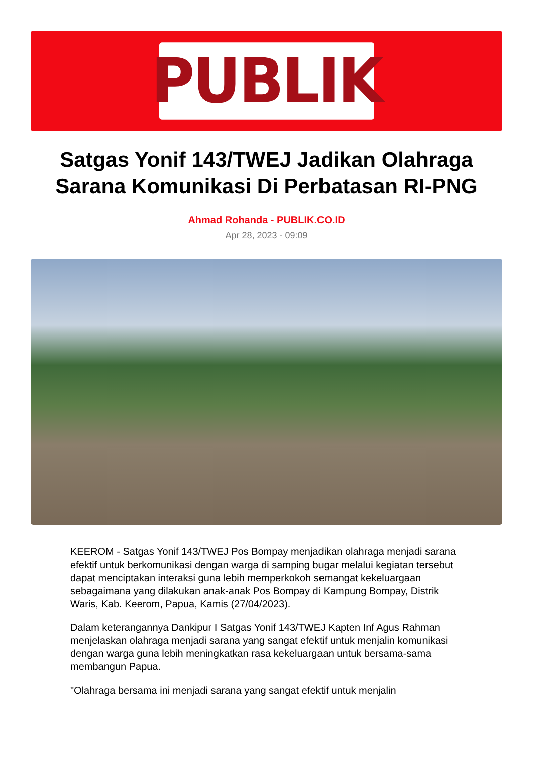PUBLIK
Satgas Yonif 143/TWEJ Jadikan Olahraga Sarana Komunikasi Di Perbatasan RI-PNG
Ahmad Rohanda - PUBLIK.CO.ID
Apr 28, 2023 - 09:09
KEEROM - Satgas Yonif 143/TWEJ Pos Bompay menjadikan olahraga menjadi sarana efektif untuk berkomunikasi dengan warga di samping bugar melalui kegiatan tersebut dapat menciptakan interaksi guna lebih memperkokoh semangat kekeluargaan sebagaimana yang dilakukan anak-anak Pos Bompay di Kampung Bompay, Distrik Waris, Kab. Keerom, Papua, Kamis (27/04/2023).
Dalam keterangannya Dankipur I Satgas Yonif 143/TWEJ Kapten Inf Agus Rahman menjelaskan olahraga menjadi sarana yang sangat efektif untuk menjalin komunikasi dengan warga guna lebih meningkatkan rasa kekeluargaan untuk bersama-sama membangun Papua.
"Olahraga bersama ini menjadi sarana yang sangat efektif untuk menjalin